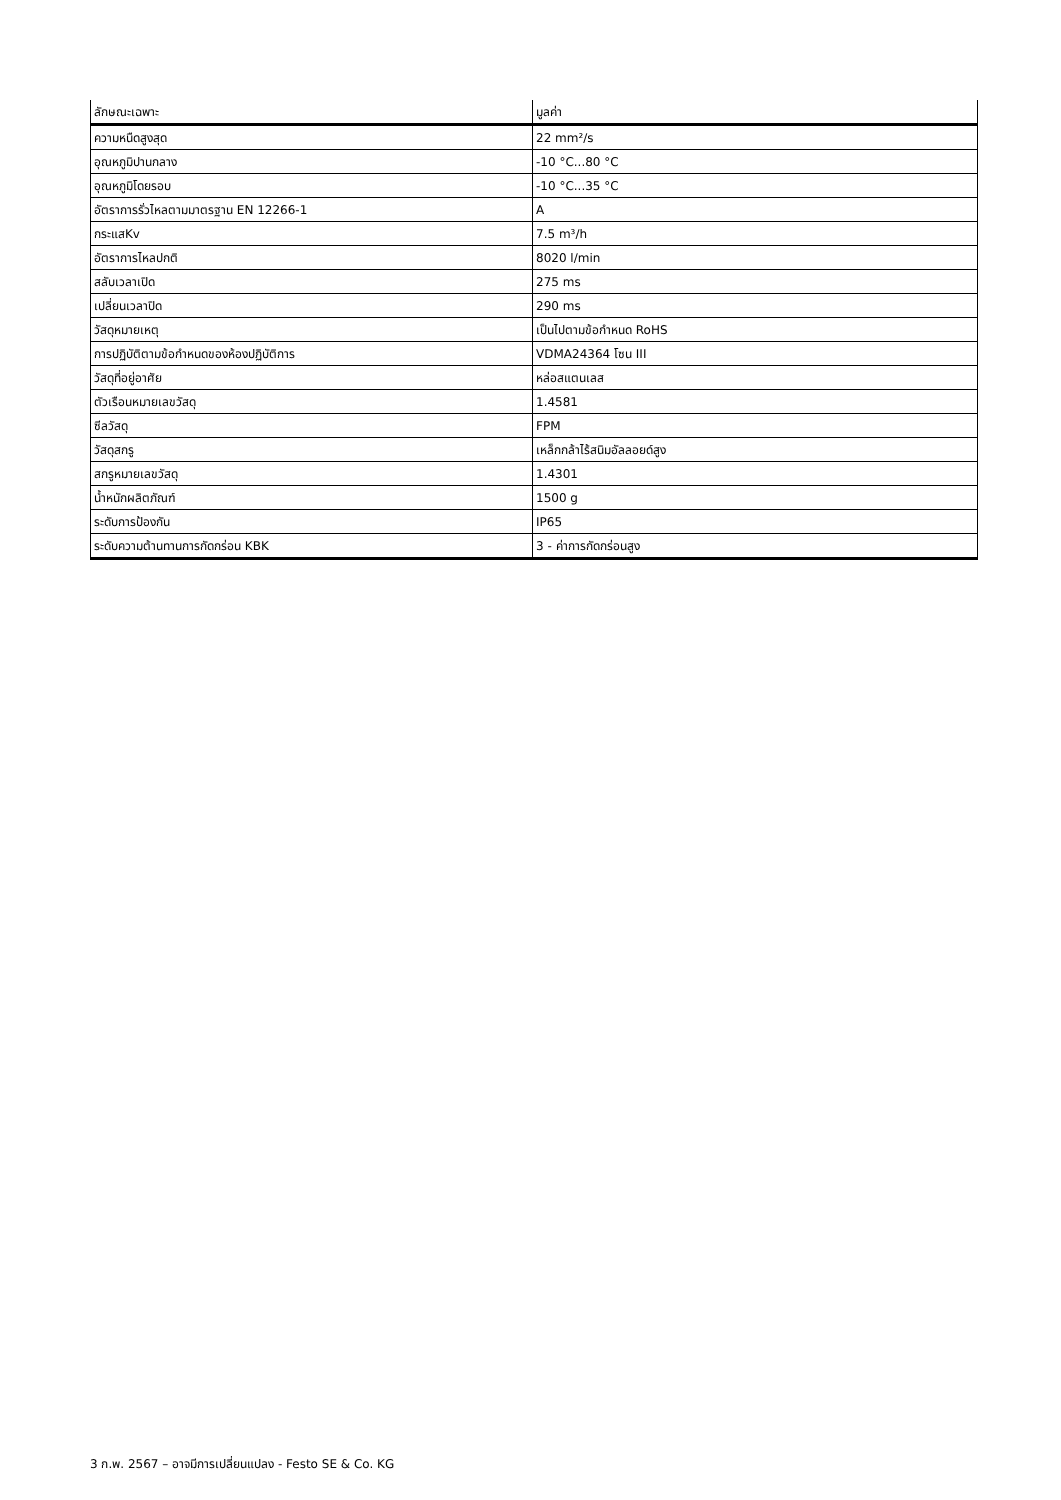| ลักษณะเฉพาะ | มูลค่า |
| --- | --- |
| ความหนืดสูงสุด | 22 mm²/s |
| อุณหภูมิปานกลาง | -10 °C...80 °C |
| อุณหภูมิโดยรอบ | -10 °C...35 °C |
| อัตราการรั่วไหลตามมาตรฐาน EN 12266-1 | A |
| กระแสKv | 7.5 m³/h |
| อัตราการไหลปกติ | 8020 l/min |
| สลับเวลาเปิด | 275 ms |
| เปลี่ยนเวลาปิด | 290 ms |
| วัสดุหมายเหตุ | เป็นไปตามข้อกำหนด RoHS |
| การปฏิบัติตามข้อกำหนดของห้องปฏิบัติการ | VDMA24364 โซน III |
| วัสดุที่อยู่อาศัย | หล่อสแตนเลส |
| ตัวเรือนหมายเลขวัสดุ | 1.4581 |
| ซีลวัสดุ | FPM |
| วัสดุสกรู | เหล็กกล้าไร้สนิมอัลลอยด์สูง |
| สกรูหมายเลขวัสดุ | 1.4301 |
| น้ำหนักผลิตภัณฑ์ | 1500 g |
| ระดับการป้องกัน | IP65 |
| ระดับความต้านทานการกัดกร่อน KBK | 3 - ค่าการกัดกร่อนสูง |
3 ก.พ. 2567 – อาจมีการเปลี่ยนแปลง - Festo SE & Co. KG